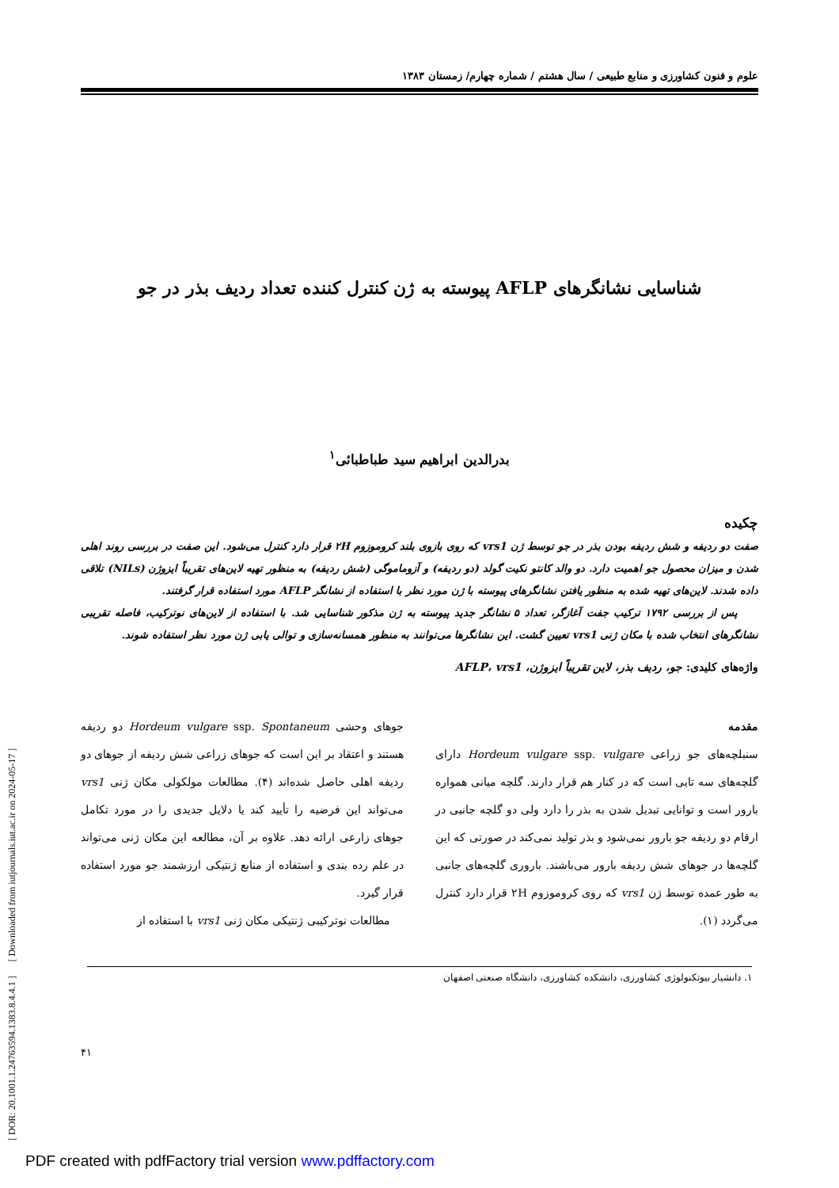[ DOR: 20.1001.1.24763594.1383.8.4.4.1 ] [ Downloaded from iutjournals.iut.ac.ir on 2024-05-17 ]
علوم و فنون کشاورزی و منابع طبیعی / سال هشتم / شماره چهارم/ زمستان ۱۳۸۳
شناسایی نشانگرهای AFLP پیوسته به ژن کنترل کننده تعداد ردیف بذر در جو
بدرالدین ابراهیم سید طباطبائی<sup>۱</sup>
چکیده
صفت دو ردیفه و شش ردیفه بودن بذر در جو توسط ژن vrs1 که روی بازوی بلند کروموزوم ۲H قرار دارد کنترل می‌شود. این صفت در بررسی روند اهلی شدن و میزان محصول جو اهمیت دارد. دو والد کانتو نکیت گولد (دو ردیفه) و آزوماموگی (شش ردیفه) به منظور تهیه لاین‌های تقریباً ایزوژن (NILs) تلاقی داده شدند. لاین‌های تهیه شده به منظور یافتن نشانگرهای پیوسته با ژن مورد نظر با استفاده از نشانگر AFLP مورد استفاده قرار گرفتند.
پس از بررسی ۱۷۹۲ ترکیب جفت آغازگر، تعداد ۵ نشانگر جدید پیوسته به ژن مذکور شناسایی شد. با استفاده از لاین‌های نوترکیب، فاصله تقریبی نشانگرهای انتخاب شده با مکان ژنی vrs1 تعیین گشت. این نشانگرها می‌توانند به منظور همسانه‌سازی و توالی یابی ژن مورد نظر استفاده شوند.
واژه‌های کلیدی: جو، ردیف بذر، لاین تقریباً ایزوژن، AFLP، vrs1
مقدمه
سنبلچه‌های جو زراعی Hordeum vulgare ssp. vulgare دارای گلچه‌های سه تایی است که در کنار هم قرار دارند. گلچه میانی همواره بارور است و توانایی تبدیل شدن به بذر را دارد ولی دو گلچه جانبی در ارقام دو ردیفه جو بارور نمی‌شود و بذر تولید نمی‌کند در صورتی که این گلچه‌ها در جوهای شش ردیفه بارور می‌باشند. باروری گلچه‌های جانبی به طور عمده توسط ژن vrs1 که روی کروموزوم ۲H قرار دارد کنترل می‌گردد (۱).
جوهای وحشی Hordeum vulgare ssp. Spontaneum دو ردیفه هستند و اعتقاد بر این است که جوهای زراعی شش ردیفه از جوهای دو ردیفه اهلی حاصل شده‌اند (۴). مطالعات مولکولی مکان ژنی vrs1 می‌تواند این فرضیه را تأیید کند یا دلایل جدیدی را در مورد تکامل جوهای زارعی ارائه دهد. علاوه بر آن، مطالعه این مکان ژنی می‌تواند در علم رده بندی و استفاده از منابع ژنتیکی ارزشمند جو مورد استفاده قرار گیرد.
مطالعات نوترکیبی ژنتیکی مکان ژنی vrs1 با استفاده از
۱. دانشیار بیوتکنولوژی کشاورزی، دانشکده کشاورزی، دانشگاه صنعتی اصفهان
۴۱
PDF created with pdfFactory trial version www.pdffactory.com